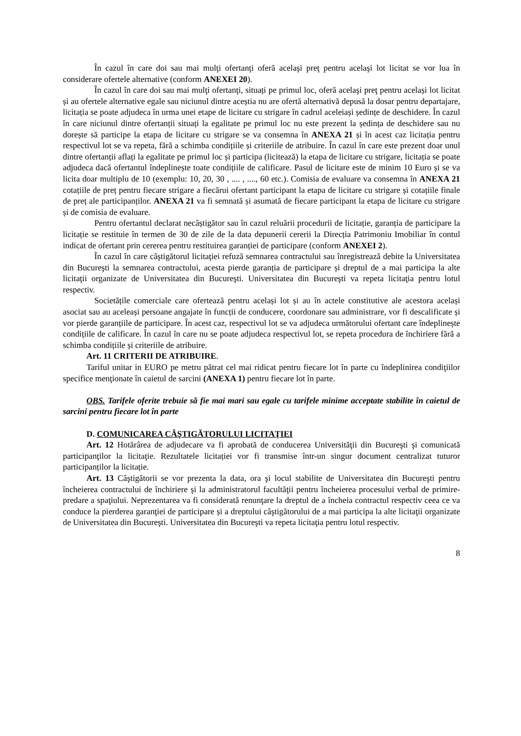În cazul în care doi sau mai mulţi ofertanţi oferă acelaşi preţ pentru acelaşi lot licitat se vor lua în considerare ofertele alternative (conform ANEXEI 20).
În cazul în care doi sau mai mulţi ofertanţi, situați pe primul loc, oferă acelaşi preţ pentru același lot licitat și au ofertele alternative egale sau niciunul dintre aceștia nu are ofertă alternativă depusă la dosar pentru departajare, licitația se poate adjudeca în urma unei etape de licitare cu strigare în cadrul aceleiași ședințe de deschidere. În cazul în care niciunul dintre ofertanții situați la egalitate pe primul loc nu este prezent la ședința de deschidere sau nu dorește să participe la etapa de licitare cu strigare se va consemna în ANEXA 21 și în acest caz licitația pentru respectivul lot se va repeta, fără a schimba condițiile și criteriile de atribuire. În cazul în care este prezent doar unul dintre ofertanții aflați la egalitate pe primul loc și participa (licitează) la etapa de licitare cu strigare, licitația se poate adjudeca dacă ofertantul îndeplinește toate condițiile de calificare. Pasul de licitare este de minim 10 Euro și se va licita doar multiplu de 10 (exemplu: 10, 20, 30 , .... , ...., 60 etc.). Comisia de evaluare va consemna în ANEXA 21 cotațiile de preț pentru fiecare strigare a fiecărui ofertant participant la etapa de licitare cu strigare și cotațiile finale de preț ale participanților. ANEXA 21 va fi semnată și asumată de fiecare participant la etapa de licitare cu strigare și de comisia de evaluare.
Pentru ofertantul declarat necâștigător sau în cazul reluării procedurii de licitație, garanția de participare la licitație se restituie în termen de 30 de zile de la data depunerii cererii la Direcția Patrimoniu Imobiliar în contul indicat de ofertant prin cererea pentru restituirea garanției de participare (conform ANEXEI 2).
În cazul în care câştigătorul licitaţiei refuză semnarea contractului sau înregistrează debite la Universitatea din Bucureşti la semnarea contractului, acesta pierde garanția de participare și dreptul de a mai participa la alte licitaţii organizate de Universitatea din Bucureşti. Universitatea din Bucureşti va repeta licitaţia pentru lotul respectiv.
Societățile comerciale care ofertează pentru același lot și au în actele constitutive ale acestora același asociat sau au aceleași persoane angajate în funcții de conducere, coordonare sau administrare, vor fi descalificate și vor pierde garanțiile de participare. În acest caz, respectivul lot se va adjudeca următorului ofertant care îndeplinește condițiile de calificare. În cazul în care nu se poate adjudeca respectivul lot, se repeta procedura de închiriere fără a schimba condițiile și criteriile de atribuire.
Art. 11 CRITERII DE ATRIBUIRE.
Tariful unitar in EURO pe metru pătrat cel mai ridicat pentru fiecare lot în parte cu îndeplinirea condiţiilor specifice menţionate în caietul de sarcini (ANEXA 1) pentru fiecare lot în parte.
OBS. Tarifele oferite trebuie să fie mai mari sau egale cu tarifele minime acceptate stabilite în caietul de sarcini pentru fiecare lot în parte
D. COMUNICAREA CÂŞTIGĂTORULUI LICITAŢIEI
Art. 12 Hotărârea de adjudecare va fi aprobată de conducerea Universităţii din Bucureşti şi comunicată participanţilor la licitaţie. Rezultatele licitației vor fi transmise într-un singur document centralizat tuturor participanților la licitație.
Art. 13 Câştigătorii se vor prezenta la data, ora şi locul stabilite de Universitatea din Bucureşti pentru încheierea contractului de închiriere şi la administratorul facultăţii pentru încheierea procesului verbal de primire-predare a spaţiului. Neprezentarea va fi considerată renunţare la dreptul de a încheia contractul respectiv ceea ce va conduce la pierderea garanţiei de participare și a dreptului câştigătorului de a mai participa la alte licitaţii organizate de Universitatea din Bucureşti. Universitatea din Bucureşti va repeta licitaţia pentru lotul respectiv.
8